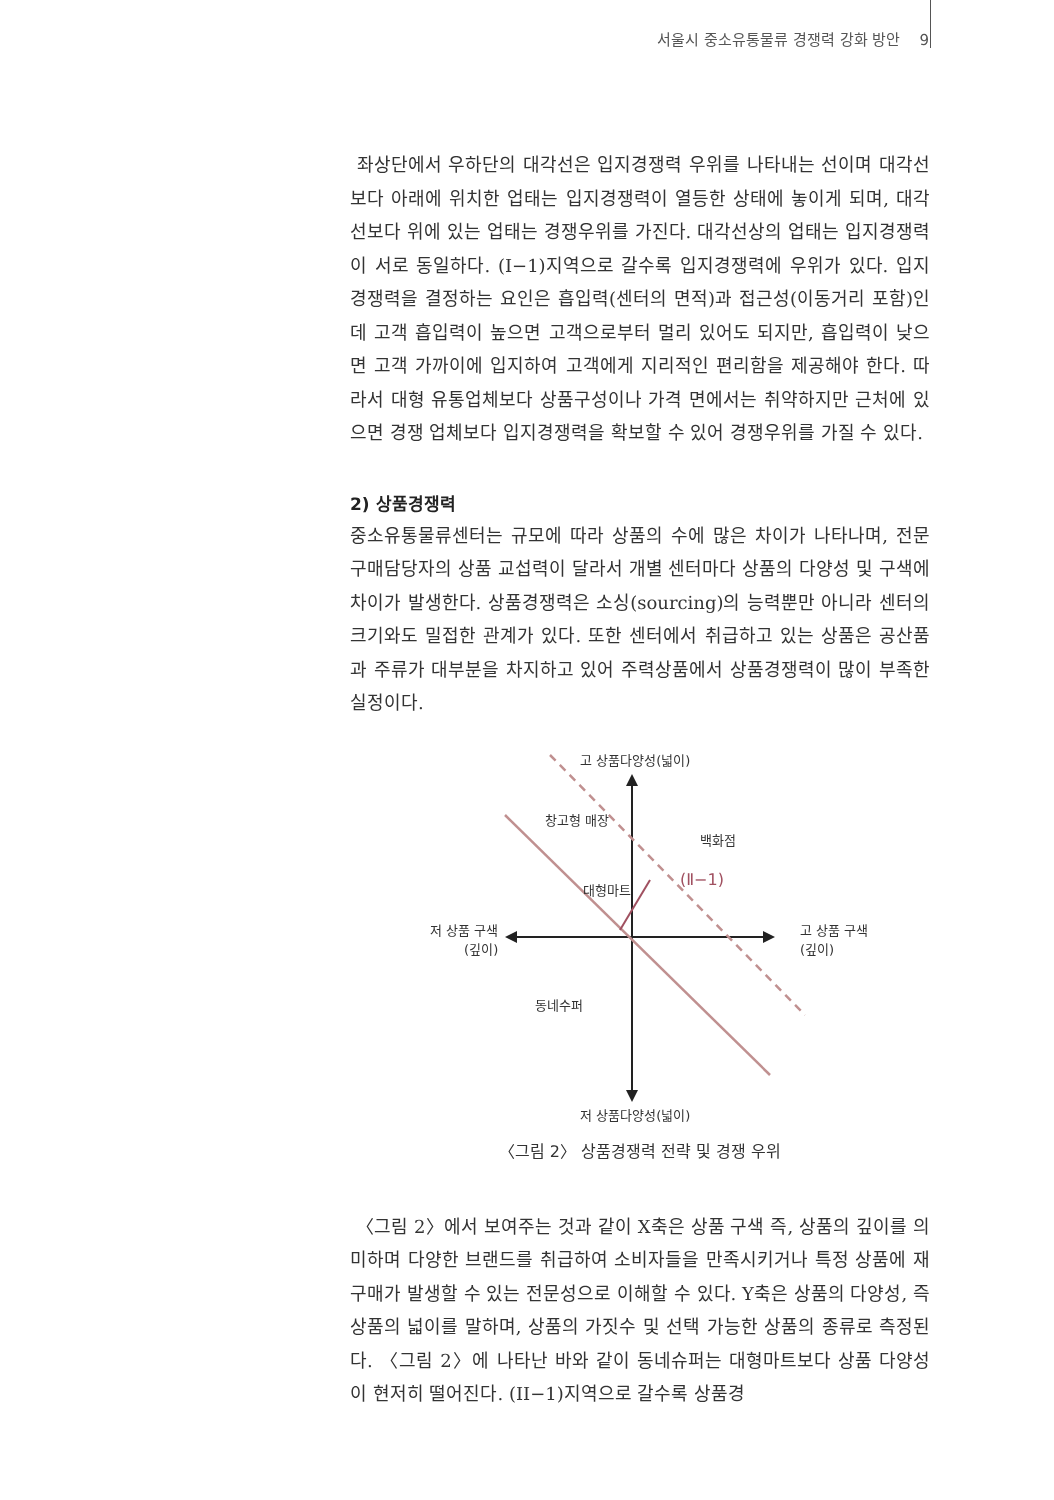서울시 중소유통물류 경쟁력 강화 방안 9
좌상단에서 우하단의 대각선은 입지경쟁력 우위를 나타내는 선이며 대각선보다 아래에 위치한 업태는 입지경쟁력이 열등한 상태에 놓이게 되며, 대각선보다 위에 있는 업태는 경쟁우위를 가진다. 대각선상의 업태는 입지경쟁력이 서로 동일하다. (I−1)지역으로 갈수록 입지경쟁력에 우위가 있다. 입지경쟁력을 결정하는 요인은 흡입력(센터의 면적)과 접근성(이동거리 포함)인데 고객 흡입력이 높으면 고객으로부터 멀리 있어도 되지만, 흡입력이 낮으면 고객 가까이에 입지하여 고객에게 지리적인 편리함을 제공해야 한다. 따라서 대형 유통업체보다 상품구성이나 가격 면에서는 취약하지만 근처에 있으면 경쟁 업체보다 입지경쟁력을 확보할 수 있어 경쟁우위를 가질 수 있다.
2) 상품경쟁력
중소유통물류센터는 규모에 따라 상품의 수에 많은 차이가 나타나며, 전문 구매담당자의 상품 교섭력이 달라서 개별 센터마다 상품의 다양성 및 구색에 차이가 발생한다. 상품경쟁력은 소싱(sourcing)의 능력뿐만 아니라 센터의 크기와도 밀접한 관계가 있다. 또한 센터에서 취급하고 있는 상품은 공산품과 주류가 대부분을 차지하고 있어 주력상품에서 상품경쟁력이 많이 부족한 실정이다.
고 상품다양성(넓이)
창고형 매장
백화점
(Ⅱ−1)
대형마트
저 상품 구색
(깊이)
고 상품 구색
(깊이)
동네수퍼
저 상품다양성(넓이)
〈그림 2〉 상품경쟁력 전략 및 경쟁 우위
〈그림 2〉에서 보여주는 것과 같이 X축은 상품 구색 즉, 상품의 깊이를 의미하며 다양한 브랜드를 취급하여 소비자들을 만족시키거나 특정 상품에 재구매가 발생할 수 있는 전문성으로 이해할 수 있다. Y축은 상품의 다양성, 즉 상품의 넓이를 말하며, 상품의 가짓수 및 선택 가능한 상품의 종류로 측정된다. 〈그림 2〉에 나타난 바와 같이 동네슈퍼는 대형마트보다 상품 다양성이 현저히 떨어진다. (II−1)지역으로 갈수록 상품경